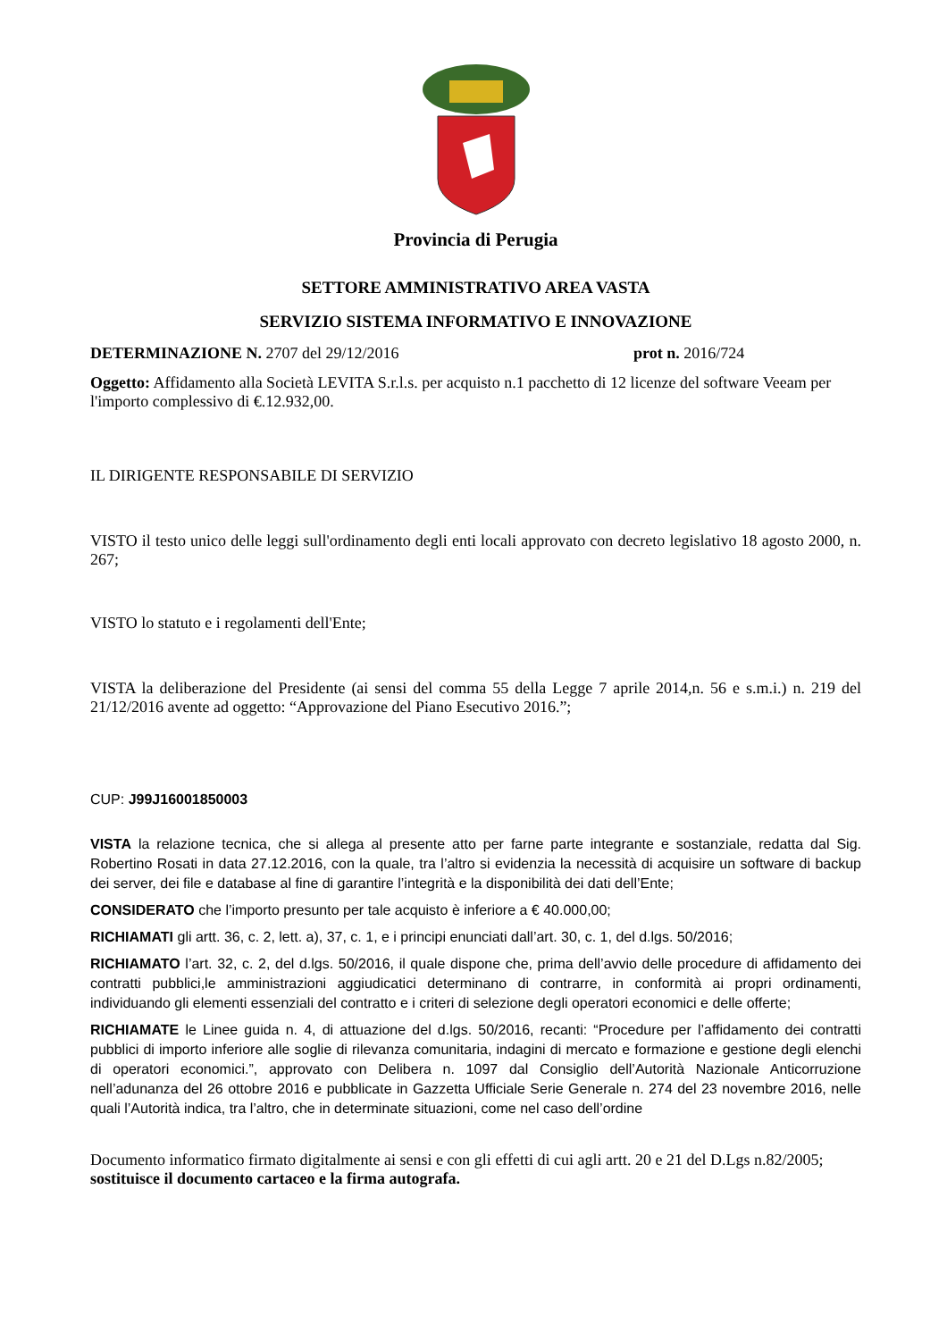Provincia di Perugia
SETTORE AMMINISTRATIVO AREA VASTA
SERVIZIO SISTEMA INFORMATIVO E INNOVAZIONE
DETERMINAZIONE N. 2707 del 29/12/2016 prot n. 2016/724
Oggetto: Affidamento alla Società LEVITA S.r.l.s. per acquisto n.1 pacchetto di 12 licenze del software Veeam per l'importo complessivo di €.12.932,00.
IL DIRIGENTE RESPONSABILE DI SERVIZIO
VISTO il testo unico delle leggi sull'ordinamento degli enti locali approvato con decreto legislativo 18 agosto 2000, n. 267;
VISTO lo statuto e i regolamenti dell'Ente;
VISTA la deliberazione del Presidente (ai sensi del comma 55 della Legge 7 aprile 2014,n. 56 e s.m.i.) n. 219 del 21/12/2016 avente ad oggetto: “Approvazione del Piano Esecutivo 2016.”;
CUP: J99J16001850003
VISTA la relazione tecnica, che si allega al presente atto per farne parte integrante e sostanziale, redatta dal Sig. Robertino Rosati in data 27.12.2016, con la quale, tra l’altro si evidenzia la necessità di acquisire un software di backup dei server, dei file e database al fine di garantire l’integrità e la disponibilità dei dati dell’Ente;
CONSIDERATO che l’importo presunto per tale acquisto è inferiore a € 40.000,00;
RICHIAMATI gli artt. 36, c. 2, lett. a), 37, c. 1, e i principi enunciati dall’art. 30, c. 1, del d.lgs. 50/2016;
RICHIAMATO l’art. 32, c. 2, del d.lgs. 50/2016, il quale dispone che, prima dell’avvio delle procedure di affidamento dei contratti pubblici,le amministrazioni aggiudicatici determinano di contrarre, in conformità ai propri ordinamenti, individuando gli elementi essenziali del contratto e i criteri di selezione degli operatori economici e delle offerte;
RICHIAMATE le Linee guida n. 4, di attuazione del d.lgs. 50/2016, recanti: “Procedure per l’affidamento dei contratti pubblici di importo inferiore alle soglie di rilevanza comunitaria, indagini di mercato e formazione e gestione degli elenchi di operatori economici.”, approvato con Delibera n. 1097 dal Consiglio dell’Autorità Nazionale Anticorruzione nell’adunanza del 26 ottobre 2016 e pubblicate in Gazzetta Ufficiale Serie Generale n. 274 del 23 novembre 2016, nelle quali l’Autorità indica, tra l’altro, che in determinate situazioni, come nel caso dell’ordine
Documento informatico firmato digitalmente ai sensi e con gli effetti di cui agli artt. 20 e 21 del D.Lgs n.82/2005; sostituisce il documento cartaceo e la firma autografa.